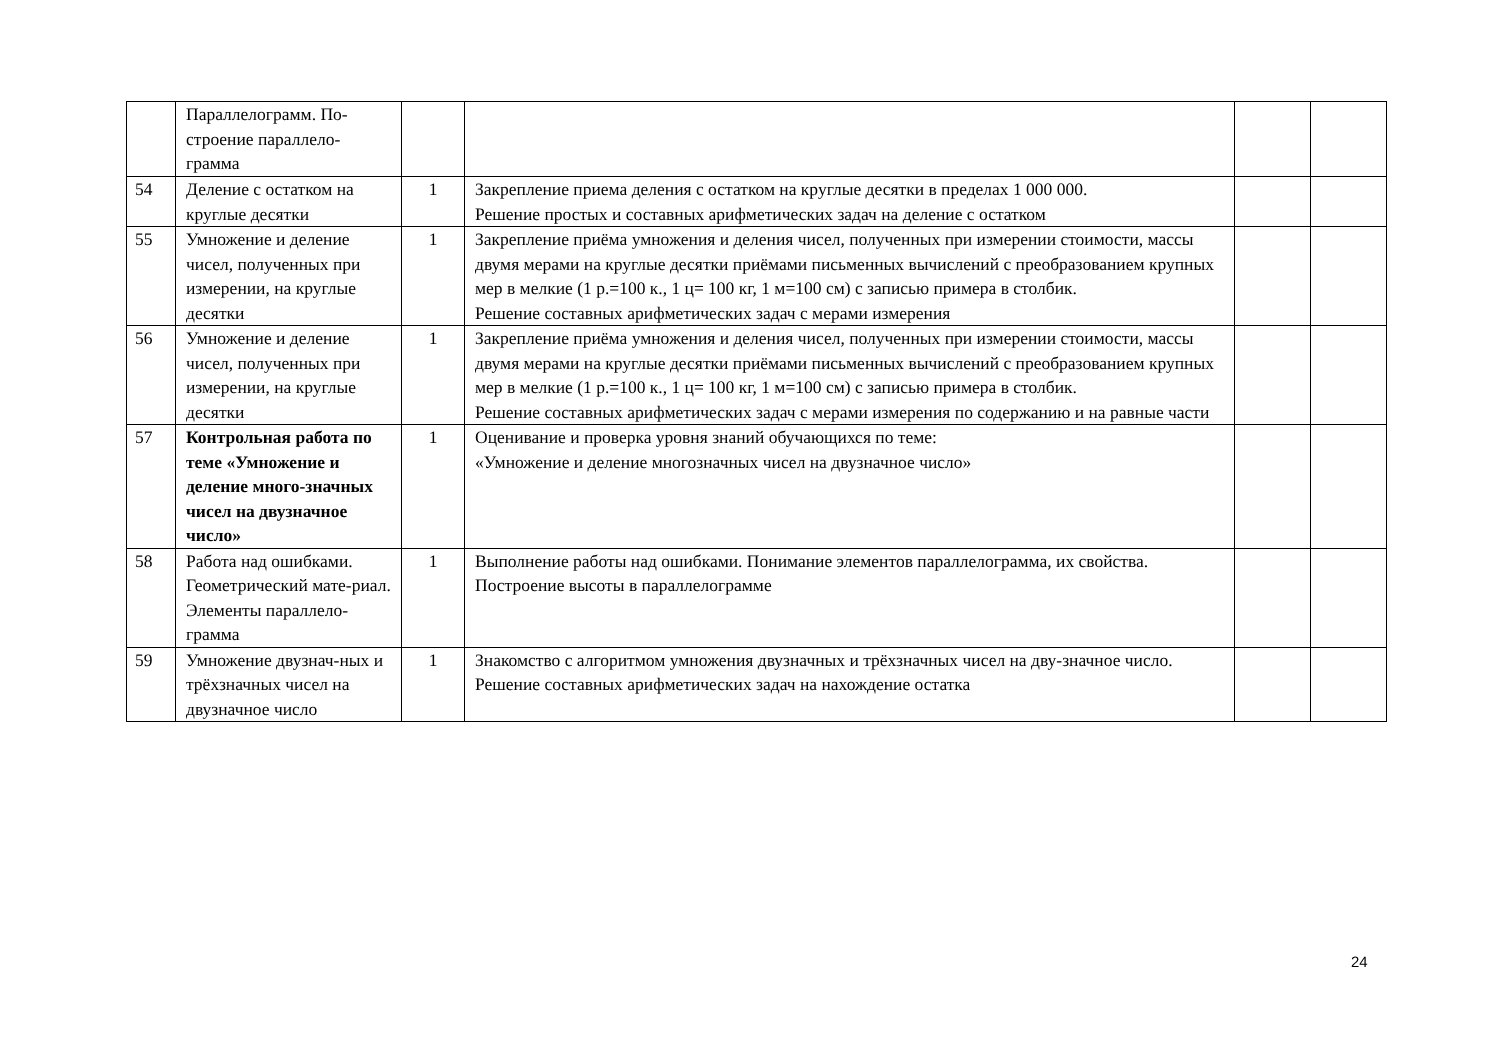| | Параллелограмм. По-строение параллело-грамма | | | | |
| 54 | Деление с остатком на круглые десятки | 1 | Закрепление приема деления с остатком на круглые десятки в пределах 1 000 000. Решение простых и составных арифметических задач на деление с остатком | | |
| 55 | Умножение и деление чисел, полученных при измерении, на круглые десятки | 1 | Закрепление приёма умножения и деления чисел, полученных при измерении стоимости, массы двумя мерами на круглые десятки приёмами письменных вычислений с преобразованием крупных мер в мелкие (1 р.=100 к., 1 ц= 100 кг, 1 м=100 см) с записью примера в столбик. Решение составных арифметических задач с мерами измерения | | |
| 56 | Умножение и деление чисел, полученных при измерении, на круглые десятки | 1 | Закрепление приёма умножения и деления чисел, полученных при измерении стоимости, массы двумя мерами на круглые десятки приёмами письменных вычислений с преобразованием крупных мер в мелкие (1 р.=100 к., 1 ц= 100 кг, 1 м=100 см) с записью примера в столбик. Решение составных арифметических задач с мерами измерения по содержанию и на равные части | | |
| 57 | Контрольная работа по теме «Умножение и деление много-значных чисел на двузначное число» | 1 | Оценивание и проверка уровня знаний обучающихся по теме: «Умножение и деление многозначных чисел на двузначное число» | | |
| 58 | Работа над ошибками. Геометрический мате-риал. Элементы параллело-грамма | 1 | Выполнение работы над ошибками. Понимание элементов параллелограмма, их свойства. Построение высоты в параллелограмме | | |
| 59 | Умножение двузнач-ных и трёхзначных чисел на двузначное число | 1 | Знакомство с алгоритмом умножения двузначных и трёхзначных чисел на дву-значное число. Решение составных арифметических задач на нахождение остатка | | |
24